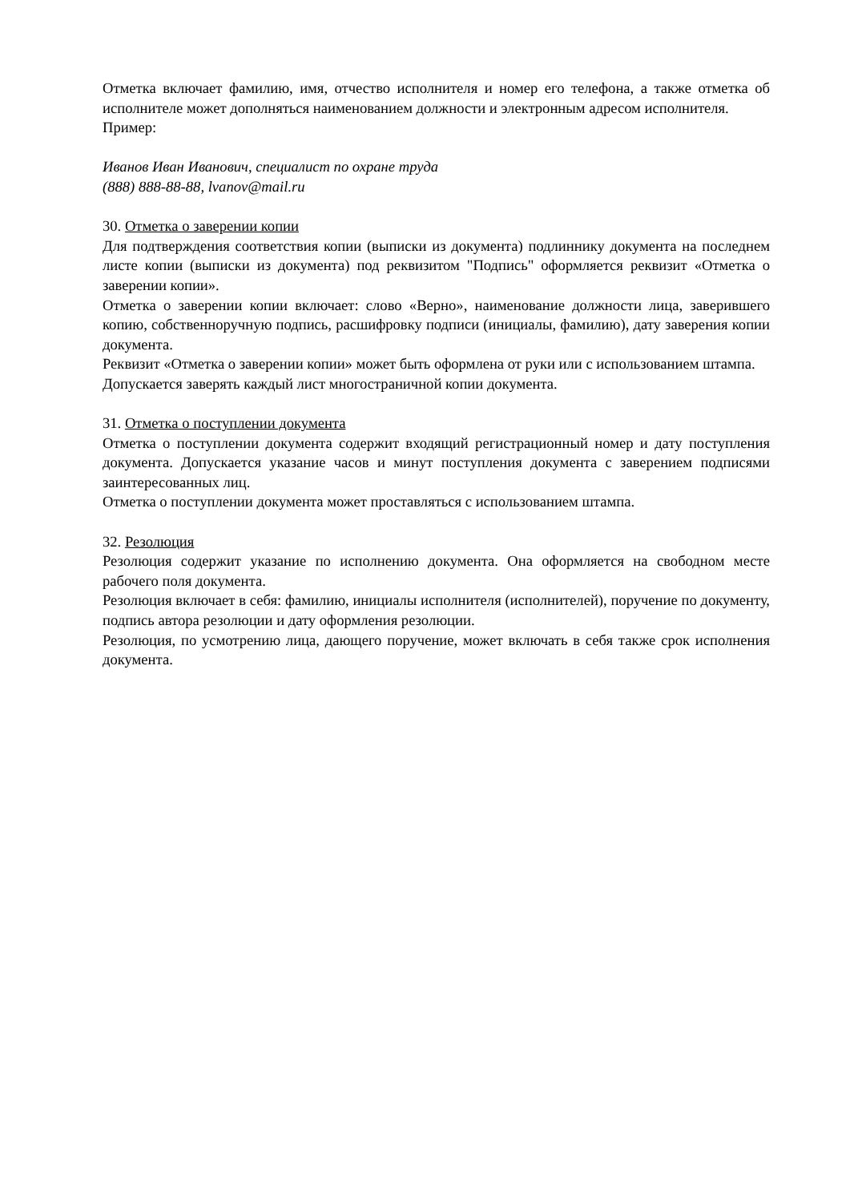Отметка включает фамилию, имя, отчество исполнителя и номер его телефона, а также отметка об исполнителе может дополняться наименованием должности и электронным адресом исполнителя.
Пример:
Иванов Иван Иванович, специалист по охране труда
(888) 888-88-88, lvanov@mail.ru
30. Отметка о заверении копии
Для подтверждения соответствия копии (выписки из документа) подлиннику документа на последнем листе копии (выписки из документа) под реквизитом "Подпись" оформляется реквизит «Отметка о заверении копии».
Отметка о заверении копии включает: слово «Верно», наименование должности лица, заверившего копию, собственноручную подпись, расшифровку подписи (инициалы, фамилию), дату заверения копии документа.
Реквизит «Отметка о заверении копии» может быть оформлена от руки или с использованием штампа.
Допускается заверять каждый лист многостраничной копии документа.
31. Отметка о поступлении документа
Отметка о поступлении документа содержит входящий регистрационный номер и дату поступления документа. Допускается указание часов и минут поступления документа с заверением подписями заинтересованных лиц.
Отметка о поступлении документа может проставляться с использованием штампа.
32. Резолюция
Резолюция содержит указание по исполнению документа. Она оформляется на свободном месте рабочего поля документа.
Резолюция включает в себя: фамилию, инициалы исполнителя (исполнителей), поручение по документу, подпись автора резолюции и дату оформления резолюции.
Резолюция, по усмотрению лица, дающего поручение, может включать в себя также срок исполнения документа.